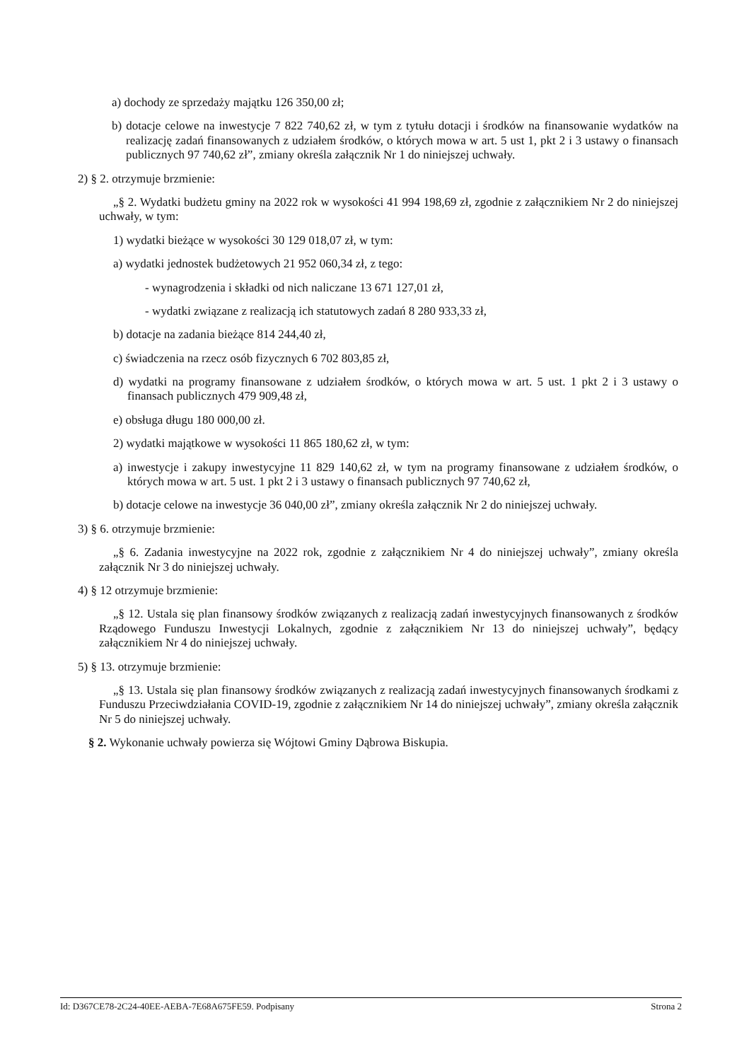a) dochody ze sprzedaży majątku 126 350,00 zł;
b) dotacje celowe na inwestycje 7 822 740,62 zł, w tym z tytułu dotacji i środków na finansowanie wydatków na realizację zadań finansowanych z udziałem środków, o których mowa w art. 5 ust 1, pkt 2 i 3 ustawy o finansach publicznych 97 740,62 zł”, zmiany określa załącznik Nr 1 do niniejszej uchwały.
2) § 2. otrzymuje brzmienie:
„§ 2. Wydatki budżetu gminy na 2022 rok w wysokości 41 994 198,69 zł, zgodnie z załącznikiem Nr 2 do niniejszej uchwały, w tym:
1) wydatki bieżące w wysokości 30 129 018,07 zł, w tym:
a) wydatki jednostek budżetowych 21 952 060,34 zł, z tego:
- wynagrodzenia i składki od nich naliczane 13 671 127,01 zł,
- wydatki związane z realizacją ich statutowych zadań 8 280 933,33 zł,
b) dotacje na zadania bieżące 814 244,40 zł,
c) świadczenia na rzecz osób fizycznych 6 702 803,85 zł,
d) wydatki na programy finansowane z udziałem środków, o których mowa w art. 5 ust. 1 pkt 2 i 3 ustawy o finansach publicznych 479 909,48 zł,
e) obsługa długu 180 000,00 zł.
2) wydatki majątkowe w wysokości 11 865 180,62 zł, w tym:
a) inwestycje i zakupy inwestycyjne 11 829 140,62 zł, w tym na programy finansowane z udziałem środków, o których mowa w art. 5 ust. 1 pkt 2 i 3 ustawy o finansach publicznych 97 740,62 zł,
b) dotacje celowe na inwestycje 36 040,00 zł”, zmiany określa załącznik Nr 2 do niniejszej uchwały.
3) § 6. otrzymuje brzmienie:
„§ 6. Zadania inwestycyjne na 2022 rok, zgodnie z załącznikiem Nr 4 do niniejszej uchwały”, zmiany określa załącznik Nr 3 do niniejszej uchwały.
4) § 12 otrzymuje brzmienie:
„§ 12. Ustala się plan finansowy środków związanych z realizacją zadań inwestycyjnych finansowanych z środków Rządowego Funduszu Inwestycji Lokalnych, zgodnie z załącznikiem Nr 13 do niniejszej uchwały”, będący załącznikiem Nr 4 do niniejszej uchwały.
5) § 13. otrzymuje brzmienie:
„§ 13. Ustala się plan finansowy środków związanych z realizacją zadań inwestycyjnych finansowanych środkami z Funduszu Przeciwdziałania COVID-19, zgodnie z załącznikiem Nr 14 do niniejszej uchwały”, zmiany określa załącznik Nr 5 do niniejszej uchwały.
§ 2. Wykonanie uchwały powierza się Wójtowi Gminy Dąbrowa Biskupia.
Id: D367CE78-2C24-40EE-AEBA-7E68A675FE59. Podpisany Strona 2